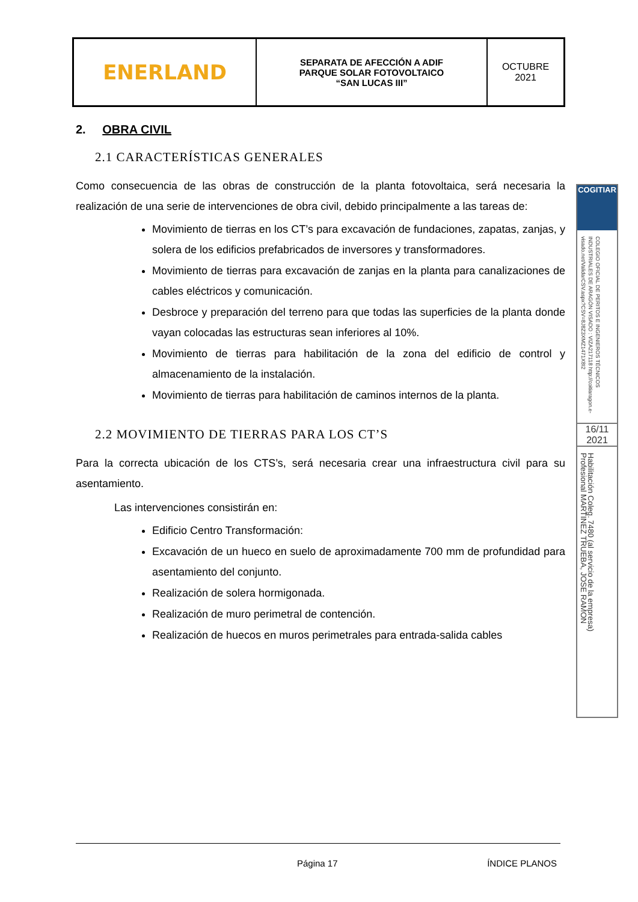| ENERLAND | SEPARATA DE AFECCIÓN A ADIF PARQUE SOLAR FOTOVOLTAICO “SAN LUCAS III” | OCTUBRE 2021 |
2. OBRA CIVIL
2.1 CARACTERÍSTICAS GENERALES
Como consecuencia de las obras de construcción de la planta fotovoltaica, será necesaria la realización de una serie de intervenciones de obra civil, debido principalmente a las tareas de:
Movimiento de tierras en los CT’s para excavación de fundaciones, zapatas, zanjas, y solera de los edificios prefabricados de inversores y transformadores.
Movimiento de tierras para excavación de zanjas en la planta para canalizaciones de cables eléctricos y comunicación.
Desbroce y preparación del terreno para que todas las superficies de la planta donde vayan colocadas las estructuras sean inferiores al 10%.
Movimiento de tierras para habilitación de la zona del edificio de control y almacenamiento de la instalación.
Movimiento de tierras para habilitación de caminos internos de la planta.
2.2 MOVIMIENTO DE TIERRAS PARA LOS CT’S
Para la correcta ubicación de los CTS’s, será necesaria crear una infraestructura civil para su asentamiento.
Las intervenciones consistirán en:
Edificio Centro Transformación:
Excavación de un hueco en suelo de aproximadamente 700 mm de profundidad para asentamiento del conjunto.
Realización de solera hormigonada.
Realización de muro perimetral de contención.
Realización de huecos en muros perimetrales para entrada-salida cables
COGITIAR
COLEGIO OFICIAL DE PERITOS E INGENIEROS TÉCNICOS INDUSTRIALES DE ARAGÓN VISADO : VIZA217118 http://coitiaragon.e-visado.net/ValidarCSV.aspx?CSV=8J8Z3XMZ1471X8I2
16/11 2021
Habilitación Coleg. 7480 (al servicio de la empresa) Profesional MARTINEZ TRUEBA, JOSE RAMON
Página 17 ÍNDICE PLANOS